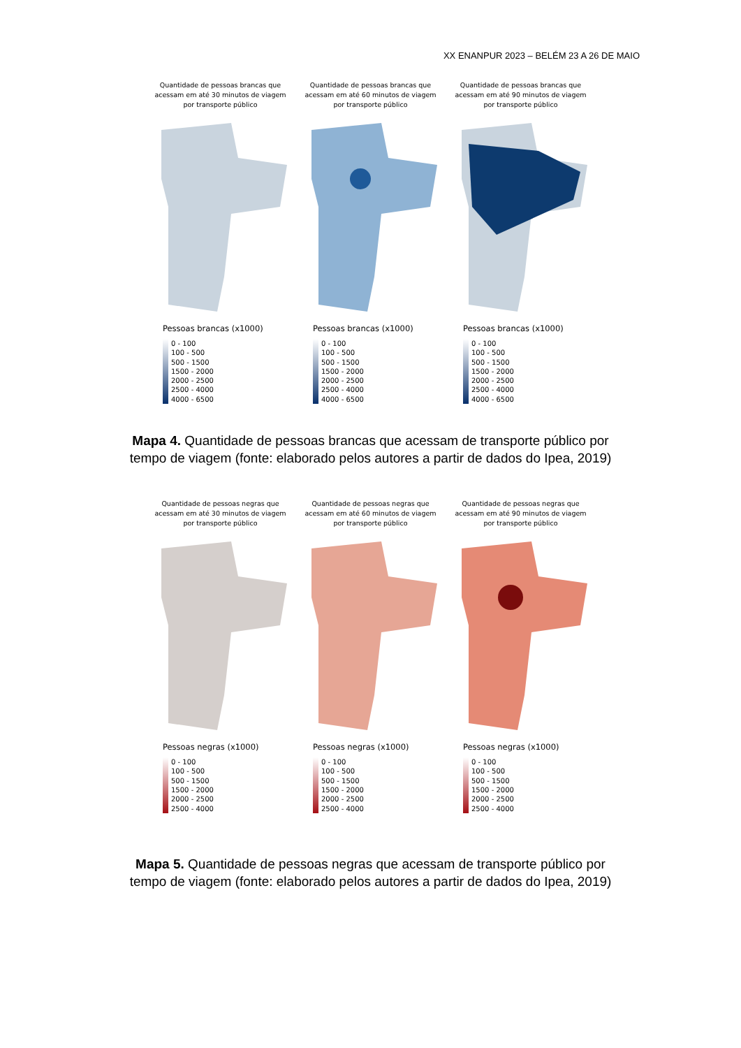XX ENANPUR 2023 – BELÉM 23 A 26 DE MAIO
Quantidade de pessoas brancas que acessam em até 30 minutos de viagem por transporte público
Pessoas brancas (x1000)
0 - 100
100 - 500
500 - 1500
1500 - 2000
2000 - 2500
2500 - 4000
4000 - 6500
Quantidade de pessoas brancas que acessam em até 60 minutos de viagem por transporte público
Pessoas brancas (x1000)
0 - 100
100 - 500
500 - 1500
1500 - 2000
2000 - 2500
2500 - 4000
4000 - 6500
Quantidade de pessoas brancas que acessam em até 90 minutos de viagem por transporte público
Pessoas brancas (x1000)
0 - 100
100 - 500
500 - 1500
1500 - 2000
2000 - 2500
2500 - 4000
4000 - 6500
Mapa 4. Quantidade de pessoas brancas que acessam de transporte público por tempo de viagem (fonte: elaborado pelos autores a partir de dados do Ipea, 2019)
Quantidade de pessoas negras que acessam em até 30 minutos de viagem por transporte público
Pessoas negras (x1000)
0 - 100
100 - 500
500 - 1500
1500 - 2000
2000 - 2500
2500 - 4000
Quantidade de pessoas negras que acessam em até 60 minutos de viagem por transporte público
Pessoas negras (x1000)
0 - 100
100 - 500
500 - 1500
1500 - 2000
2000 - 2500
2500 - 4000
Quantidade de pessoas negras que acessam em até 90 minutos de viagem por transporte público
Pessoas negras (x1000)
0 - 100
100 - 500
500 - 1500
1500 - 2000
2000 - 2500
2500 - 4000
Mapa 5. Quantidade de pessoas negras que acessam de transporte público por tempo de viagem (fonte: elaborado pelos autores a partir de dados do Ipea, 2019)